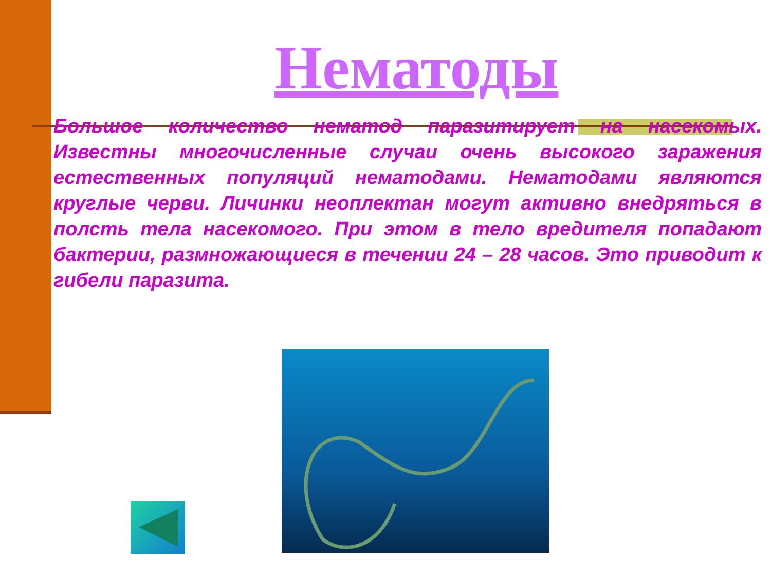Нематоды
Большое количество нематод паразитирует на насекомых. Известны многочисленные случаи очень высокого заражения естественных популяций нематодами. Нематодами являются круглые черви. Личинки неоплектан могут активно внедряться в полсть тела насекомого. При этом в тело вредителя попадают бактерии, размножающиеся в течении 24 – 28 часов. Это приводит к гибели паразита.